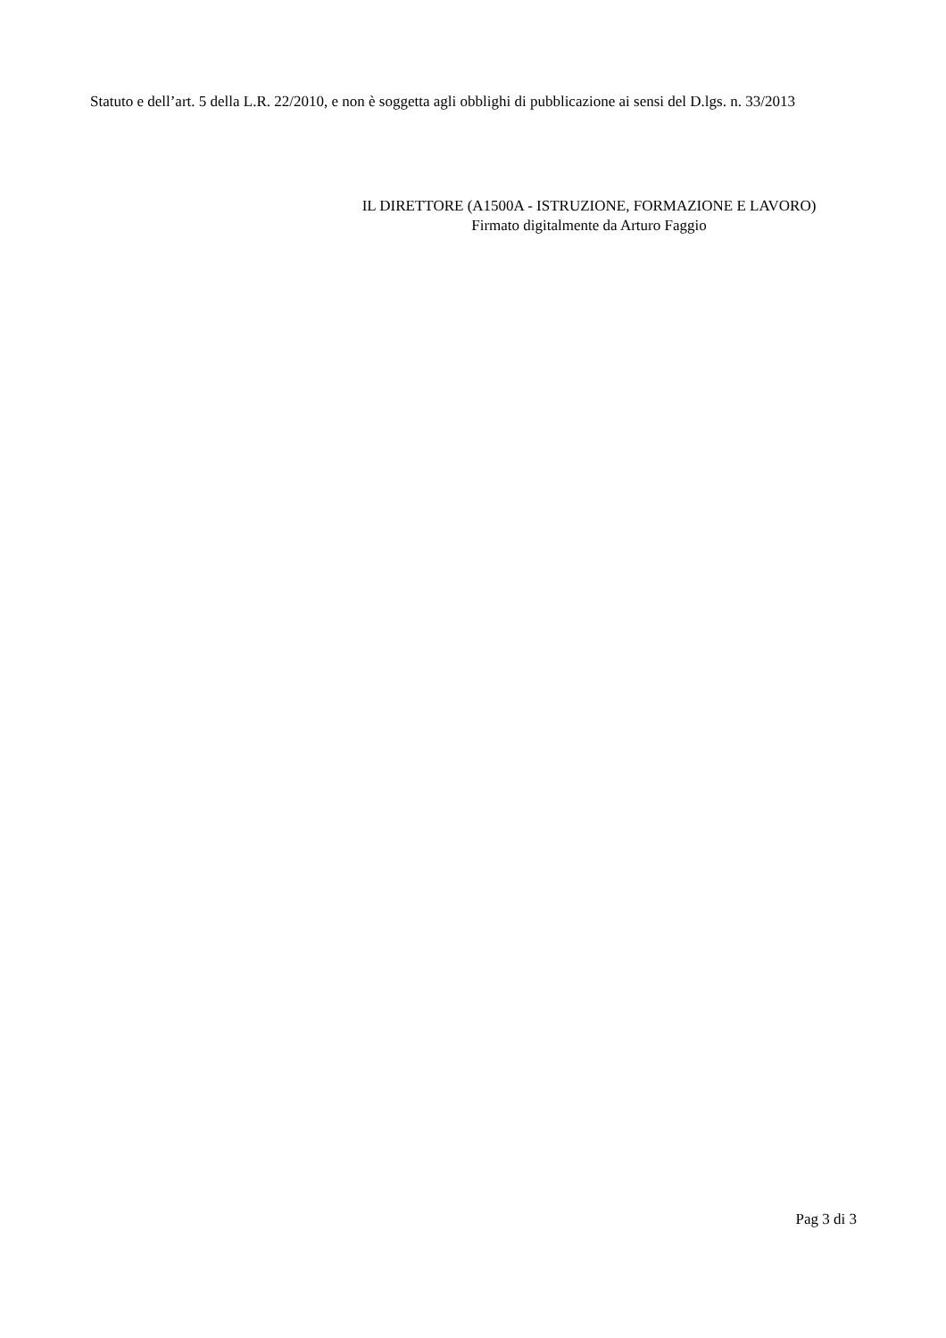Statuto e dell’art. 5 della L.R. 22/2010, e non è soggetta agli obblighi di pubblicazione ai sensi del D.lgs. n. 33/2013
IL DIRETTORE (A1500A - ISTRUZIONE, FORMAZIONE E LAVORO)
Firmato digitalmente da Arturo Faggio
Pag 3 di 3